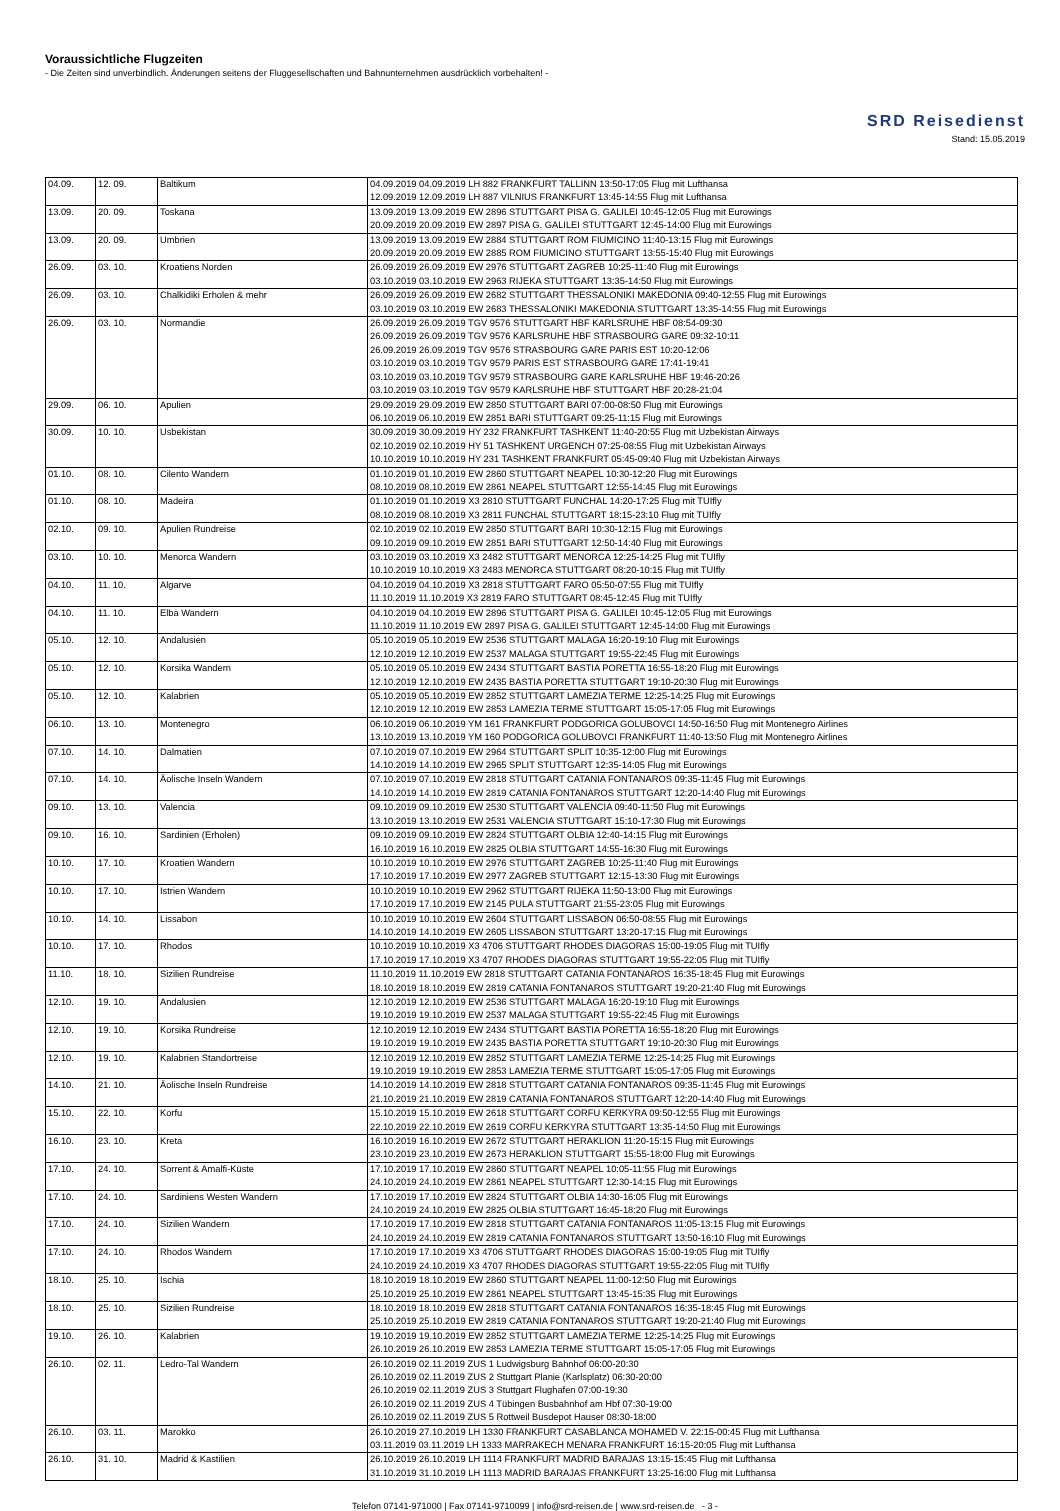Voraussichtliche Flugzeiten
- Die Zeiten sind unverbindlich. Änderungen seitens der Fluggesellschaften und Bahnunternehmen ausdrücklich vorbehalten! -
SRD Reisedienst
Stand: 15.05.2019
| 04.09. | 12. 09. | Baltikum | 04.09.2019 04.09.2019 LH 882 FRANKFURT TALLINN 13:50-17:05 Flug mit Lufthansa 12.09.2019 12.09.2019 LH 887 VILNIUS FRANKFURT 13:45-14:55 Flug mit Lufthansa |
| 13.09. | 20. 09. | Toskana | 13.09.2019 13.09.2019 EW 2896 STUTTGART PISA G. GALILEI 10:45-12:05 Flug mit Eurowings 20.09.2019 20.09.2019 EW 2897 PISA G. GALILEI STUTTGART 12:45-14:00 Flug mit Eurowings |
| 13.09. | 20. 09. | Umbrien | 13.09.2019 13.09.2019 EW 2884 STUTTGART ROM FIUMICINO 11:40-13:15 Flug mit Eurowings 20.09.2019 20.09.2019 EW 2885 ROM FIUMICINO STUTTGART 13:55-15:40 Flug mit Eurowings |
| 26.09. | 03. 10. | Kroatiens Norden | 26.09.2019 26.09.2019 EW 2976 STUTTGART ZAGREB 10:25-11:40 Flug mit Eurowings 03.10.2019 03.10.2019 EW 2963 RIJEKA STUTTGART 13:35-14:50 Flug mit Eurowings |
| 26.09. | 03. 10. | Chalkidiki Erholen & mehr | 26.09.2019 26.09.2019 EW 2682 STUTTGART THESSALONIKI MAKEDONIA 09:40-12:55 Flug mit Eurowings 03.10.2019 03.10.2019 EW 2683 THESSALONIKI MAKEDONIA STUTTGART 13:35-14:55 Flug mit Eurowings |
| 26.09. | 03. 10. | Normandie | 26.09.2019 26.09.2019 TGV 9576 STUTTGART HBF KARLSRUHE HBF 08:54-09:30 26.09.2019 26.09.2019 TGV 9576 KARLSRUHE HBF STRASBOURG GARE 09:32-10:11 26.09.2019 26.09.2019 TGV 9576 STRASBOURG GARE PARIS EST 10:20-12:06 03.10.2019 03.10.2019 TGV 9579 PARIS EST STRASBOURG GARE 17:41-19:41 03.10.2019 03.10.2019 TGV 9579 STRASBOURG GARE KARLSRUHE HBF 19:46-20:26 03.10.2019 03.10.2019 TGV 9579 KARLSRUHE HBF STUTTGART HBF 20:28-21:04 |
| 29.09. | 06. 10. | Apulien | 29.09.2019 29.09.2019 EW 2850 STUTTGART BARI 07:00-08:50 Flug mit Eurowings 06.10.2019 06.10.2019 EW 2851 BARI STUTTGART 09:25-11:15 Flug mit Eurowings |
| 30.09. | 10. 10. | Usbekistan | 30.09.2019 30.09.2019 HY 232 FRANKFURT TASHKENT 11:40-20:55 Flug mit Uzbekistan Airways 02.10.2019 02.10.2019 HY 51 TASHKENT URGENCH 07:25-08:55 Flug mit Uzbekistan Airways 10.10.2019 10.10.2019 HY 231 TASHKENT FRANKFURT 05:45-09:40 Flug mit Uzbekistan Airways |
| 01.10. | 08. 10. | Cilento Wandern | 01.10.2019 01.10.2019 EW 2860 STUTTGART NEAPEL 10:30-12:20 Flug mit Eurowings 08.10.2019 08.10.2019 EW 2861 NEAPEL STUTTGART 12:55-14:45 Flug mit Eurowings |
| 01.10. | 08. 10. | Madeira | 01.10.2019 01.10.2019 X3 2810 STUTTGART FUNCHAL 14:20-17:25 Flug mit TUIfly 08.10.2019 08.10.2019 X3 2811 FUNCHAL STUTTGART 18:15-23:10 Flug mit TUIfly |
| 02.10. | 09. 10. | Apulien Rundreise | 02.10.2019 02.10.2019 EW 2850 STUTTGART BARI 10:30-12:15 Flug mit Eurowings 09.10.2019 09.10.2019 EW 2851 BARI STUTTGART 12:50-14:40 Flug mit Eurowings |
| 03.10. | 10. 10. | Menorca Wandern | 03.10.2019 03.10.2019 X3 2482 STUTTGART MENORCA 12:25-14:25 Flug mit TUIfly 10.10.2019 10.10.2019 X3 2483 MENORCA STUTTGART 08:20-10:15 Flug mit TUIfly |
| 04.10. | 11. 10. | Algarve | 04.10.2019 04.10.2019 X3 2818 STUTTGART FARO 05:50-07:55 Flug mit TUIfly 11.10.2019 11.10.2019 X3 2819 FARO STUTTGART 08:45-12:45 Flug mit TUIfly |
| 04.10. | 11. 10. | Elba Wandern | 04.10.2019 04.10.2019 EW 2896 STUTTGART PISA G. GALILEI 10:45-12:05 Flug mit Eurowings 11.10.2019 11.10.2019 EW 2897 PISA G. GALILEI STUTTGART 12:45-14:00 Flug mit Eurowings |
| 05.10. | 12. 10. | Andalusien | 05.10.2019 05.10.2019 EW 2536 STUTTGART MALAGA 16:20-19:10 Flug mit Eurowings 12.10.2019 12.10.2019 EW 2537 MALAGA STUTTGART 19:55-22:45 Flug mit Eurowings |
| 05.10. | 12. 10. | Korsika Wandern | 05.10.2019 05.10.2019 EW 2434 STUTTGART BASTIA PORETTA 16:55-18:20 Flug mit Eurowings 12.10.2019 12.10.2019 EW 2435 BASTIA PORETTA STUTTGART 19:10-20:30 Flug mit Eurowings |
| 05.10. | 12. 10. | Kalabrien | 05.10.2019 05.10.2019 EW 2852 STUTTGART LAMEZIA TERME 12:25-14:25 Flug mit Eurowings 12.10.2019 12.10.2019 EW 2853 LAMEZIA TERME STUTTGART 15:05-17:05 Flug mit Eurowings |
| 06.10. | 13. 10. | Montenegro | 06.10.2019 06.10.2019 YM 161 FRANKFURT PODGORICA GOLUBOVCI 14:50-16:50 Flug mit Montenegro Airlines 13.10.2019 13.10.2019 YM 160 PODGORICA GOLUBOVCI FRANKFURT 11:40-13:50 Flug mit Montenegro Airlines |
| 07.10. | 14. 10. | Dalmatien | 07.10.2019 07.10.2019 EW 2964 STUTTGART SPLIT 10:35-12:00 Flug mit Eurowings 14.10.2019 14.10.2019 EW 2965 SPLIT STUTTGART 12:35-14:05 Flug mit Eurowings |
| 07.10. | 14. 10. | Äolische Inseln Wandern | 07.10.2019 07.10.2019 EW 2818 STUTTGART CATANIA FONTANAROS 09:35-11:45 Flug mit Eurowings 14.10.2019 14.10.2019 EW 2819 CATANIA FONTANAROS STUTTGART 12:20-14:40 Flug mit Eurowings |
| 09.10. | 13. 10. | Valencia | 09.10.2019 09.10.2019 EW 2530 STUTTGART VALENCIA 09:40-11:50 Flug mit Eurowings 13.10.2019 13.10.2019 EW 2531 VALENCIA STUTTGART 15:10-17:30 Flug mit Eurowings |
| 09.10. | 16. 10. | Sardinien (Erholen) | 09.10.2019 09.10.2019 EW 2824 STUTTGART OLBIA 12:40-14:15 Flug mit Eurowings 16.10.2019 16.10.2019 EW 2825 OLBIA STUTTGART 14:55-16:30 Flug mit Eurowings |
| 10.10. | 17. 10. | Kroatien Wandern | 10.10.2019 10.10.2019 EW 2976 STUTTGART ZAGREB 10:25-11:40 Flug mit Eurowings 17.10.2019 17.10.2019 EW 2977 ZAGREB STUTTGART 12:15-13:30 Flug mit Eurowings |
| 10.10. | 17. 10. | Istrien Wandern | 10.10.2019 10.10.2019 EW 2962 STUTTGART RIJEKA 11:50-13:00 Flug mit Eurowings 17.10.2019 17.10.2019 EW 2145 PULA STUTTGART 21:55-23:05 Flug mit Eurowings |
| 10.10. | 14. 10. | Lissabon | 10.10.2019 10.10.2019 EW 2604 STUTTGART LISSABON 06:50-08:55 Flug mit Eurowings 14.10.2019 14.10.2019 EW 2605 LISSABON STUTTGART 13:20-17:15 Flug mit Eurowings |
| 10.10. | 17. 10. | Rhodos | 10.10.2019 10.10.2019 X3 4706 STUTTGART RHODES DIAGORAS 15:00-19:05 Flug mit TUIfly 17.10.2019 17.10.2019 X3 4707 RHODES DIAGORAS STUTTGART 19:55-22:05 Flug mit TUIfly |
| 11.10. | 18. 10. | Sizilien Rundreise | 11.10.2019 11.10.2019 EW 2818 STUTTGART CATANIA FONTANAROS 16:35-18:45 Flug mit Eurowings 18.10.2019 18.10.2019 EW 2819 CATANIA FONTANAROS STUTTGART 19:20-21:40 Flug mit Eurowings |
| 12.10. | 19. 10. | Andalusien | 12.10.2019 12.10.2019 EW 2536 STUTTGART MALAGA 16:20-19:10 Flug mit Eurowings 19.10.2019 19.10.2019 EW 2537 MALAGA STUTTGART 19:55-22:45 Flug mit Eurowings |
| 12.10. | 19. 10. | Korsika Rundreise | 12.10.2019 12.10.2019 EW 2434 STUTTGART BASTIA PORETTA 16:55-18:20 Flug mit Eurowings 19.10.2019 19.10.2019 EW 2435 BASTIA PORETTA STUTTGART 19:10-20:30 Flug mit Eurowings |
| 12.10. | 19. 10. | Kalabrien Standortreise | 12.10.2019 12.10.2019 EW 2852 STUTTGART LAMEZIA TERME 12:25-14:25 Flug mit Eurowings 19.10.2019 19.10.2019 EW 2853 LAMEZIA TERME STUTTGART 15:05-17:05 Flug mit Eurowings |
| 14.10. | 21. 10. | Äolische Inseln Rundreise | 14.10.2019 14.10.2019 EW 2818 STUTTGART CATANIA FONTANAROS 09:35-11:45 Flug mit Eurowings 21.10.2019 21.10.2019 EW 2819 CATANIA FONTANAROS STUTTGART 12:20-14:40 Flug mit Eurowings |
| 15.10. | 22. 10. | Korfu | 15.10.2019 15.10.2019 EW 2618 STUTTGART CORFU KERKYRA 09:50-12:55 Flug mit Eurowings 22.10.2019 22.10.2019 EW 2619 CORFU KERKYRA STUTTGART 13:35-14:50 Flug mit Eurowings |
| 16.10. | 23. 10. | Kreta | 16.10.2019 16.10.2019 EW 2672 STUTTGART HERAKLION 11:20-15:15 Flug mit Eurowings 23.10.2019 23.10.2019 EW 2673 HERAKLION STUTTGART 15:55-18:00 Flug mit Eurowings |
| 17.10. | 24. 10. | Sorrent & Amalfi-Küste | 17.10.2019 17.10.2019 EW 2860 STUTTGART NEAPEL 10:05-11:55 Flug mit Eurowings 24.10.2019 24.10.2019 EW 2861 NEAPEL STUTTGART 12:30-14:15 Flug mit Eurowings |
| 17.10. | 24. 10. | Sardiniens Westen Wandern | 17.10.2019 17.10.2019 EW 2824 STUTTGART OLBIA 14:30-16:05 Flug mit Eurowings 24.10.2019 24.10.2019 EW 2825 OLBIA STUTTGART 16:45-18:20 Flug mit Eurowings |
| 17.10. | 24. 10. | Sizilien Wandern | 17.10.2019 17.10.2019 EW 2818 STUTTGART CATANIA FONTANAROS 11:05-13:15 Flug mit Eurowings 24.10.2019 24.10.2019 EW 2819 CATANIA FONTANAROS STUTTGART 13:50-16:10 Flug mit Eurowings |
| 17.10. | 24. 10. | Rhodos Wandern | 17.10.2019 17.10.2019 X3 4706 STUTTGART RHODES DIAGORAS 15:00-19:05 Flug mit TUIfly 24.10.2019 24.10.2019 X3 4707 RHODES DIAGORAS STUTTGART 19:55-22:05 Flug mit TUIfly |
| 18.10. | 25. 10. | Ischia | 18.10.2019 18.10.2019 EW 2860 STUTTGART NEAPEL 11:00-12:50 Flug mit Eurowings 25.10.2019 25.10.2019 EW 2861 NEAPEL STUTTGART 13:45-15:35 Flug mit Eurowings |
| 18.10. | 25. 10. | Sizilien Rundreise | 18.10.2019 18.10.2019 EW 2818 STUTTGART CATANIA FONTANAROS 16:35-18:45 Flug mit Eurowings 25.10.2019 25.10.2019 EW 2819 CATANIA FONTANAROS STUTTGART 19:20-21:40 Flug mit Eurowings |
| 19.10. | 26. 10. | Kalabrien | 19.10.2019 19.10.2019 EW 2852 STUTTGART LAMEZIA TERME 12:25-14:25 Flug mit Eurowings 26.10.2019 26.10.2019 EW 2853 LAMEZIA TERME STUTTGART 15:05-17:05 Flug mit Eurowings |
| 26.10. | 02. 11. | Ledro-Tal Wandern | 26.10.2019 02.11.2019 ZUS 1 Ludwigsburg Bahnhof 06:00-20:30 26.10.2019 02.11.2019 ZUS 2 Stuttgart Planie (Karlsplatz) 06:30-20:00 26.10.2019 02.11.2019 ZUS 3 Stuttgart Flughafen 07:00-19:30 26.10.2019 02.11.2019 ZUS 4 Tübingen Busbahnhof am Hbf 07:30-19:00 26.10.2019 02.11.2019 ZUS 5 Rottweil Busdepot Hauser 08:30-18:00 |
| 26.10. | 03. 11. | Marokko | 26.10.2019 27.10.2019 LH 1330 FRANKFURT CASABLANCA MOHAMED V. 22:15-00:45 Flug mit Lufthansa 03.11.2019 03.11.2019 LH 1333 MARRAKECH MENARA FRANKFURT 16:15-20:05 Flug mit Lufthansa |
| 26.10. | 31. 10. | Madrid & Kastilien | 26.10.2019 26.10.2019 LH 1114 FRANKFURT MADRID BARAJAS 13:15-15:45 Flug mit Lufthansa 31.10.2019 31.10.2019 LH 1113 MADRID BARAJAS FRANKFURT 13:25-16:00 Flug mit Lufthansa |
Telefon 07141-971000 | Fax 07141-9710099 | info@srd-reisen.de | www.srd-reisen.de - 3 -